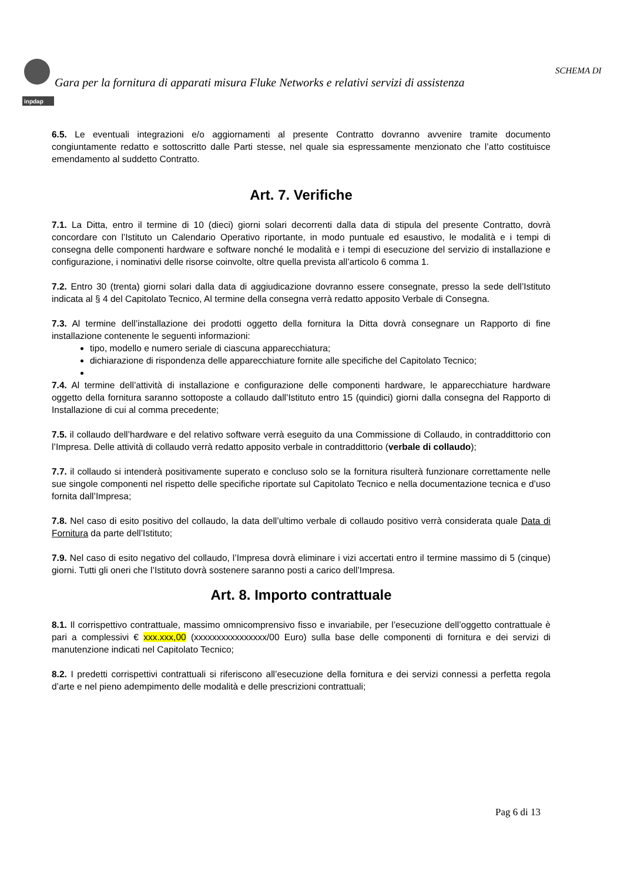inpdap
SCHEMA DI
Gara per la fornitura di apparati misura Fluke Networks e relativi servizi di assistenza
6.5. Le eventuali integrazioni e/o aggiornamenti al presente Contratto dovranno avvenire tramite documento congiuntamente redatto e sottoscritto dalle Parti stesse, nel quale sia espressamente menzionato che l’atto costituisce emendamento al suddetto Contratto.
Art. 7. Verifiche
7.1. La Ditta, entro il termine di 10 (dieci) giorni solari decorrenti dalla data di stipula del presente Contratto, dovrà concordare con l’Istituto un Calendario Operativo riportante, in modo puntuale ed esaustivo, le modalità e i tempi di consegna delle componenti hardware e software nonché le modalità e i tempi di esecuzione del servizio di installazione e configurazione, i nominativi delle risorse coinvolte, oltre quella prevista all’articolo 6 comma 1.
7.2. Entro 30 (trenta) giorni solari dalla data di aggiudicazione dovranno essere consegnate, presso la sede dell’Istituto indicata al § 4 del Capitolato Tecnico, Al termine della consegna verrà redatto apposito Verbale di Consegna.
7.3. Al termine dell’installazione dei prodotti oggetto della fornitura la Ditta dovrà consegnare un Rapporto di fine installazione contenente le seguenti informazioni:
tipo, modello e numero seriale di ciascuna apparecchiatura;
dichiarazione di rispondenza delle apparecchiature fornite alle specifiche del Capitolato Tecnico;
7.4. Al termine dell’attività di installazione e configurazione delle componenti hardware, le apparecchiature hardware oggetto della fornitura saranno sottoposte a collaudo dall’Istituto entro 15 (quindici) giorni dalla consegna del Rapporto di Installazione di cui al comma precedente;
7.5. il collaudo dell’hardware e del relativo software verrà eseguito da una Commissione di Collaudo, in contraddittorio con l’Impresa. Delle attività di collaudo verrà redatto apposito verbale in contraddittorio (verbale di collaudo);
7.7. il collaudo si intenderà positivamente superato e concluso solo se la fornitura risulterà funzionare correttamente nelle sue singole componenti nel rispetto delle specifiche riportate sul Capitolato Tecnico e nella documentazione tecnica e d’uso fornita dall’Impresa;
7.8. Nel caso di esito positivo del collaudo, la data dell’ultimo verbale di collaudo positivo verrà considerata quale Data di Fornitura da parte dell’Istituto;
7.9. Nel caso di esito negativo del collaudo, l’Impresa dovrà eliminare i vizi accertati entro il termine massimo di 5 (cinque) giorni. Tutti gli oneri che l’Istituto dovrà sostenere saranno posti a carico dell’Impresa.
Art. 8. Importo contrattuale
8.1. Il corrispettivo contrattuale, massimo omnicomprensivo fisso e invariabile, per l’esecuzione dell’oggetto contrattuale è pari a complessivi € xxx.xxx,00 (xxxxxxxxxxxxxxxx/00 Euro) sulla base delle componenti di fornitura e dei servizi di manutenzione indicati nel Capitolato Tecnico;
8.2. I predetti corrispettivi contrattuali si riferiscono all’esecuzione della fornitura e dei servizi connessi a perfetta regola d’arte e nel pieno adempimento delle modalità e delle prescrizioni contrattuali;
Pag 6 di 13